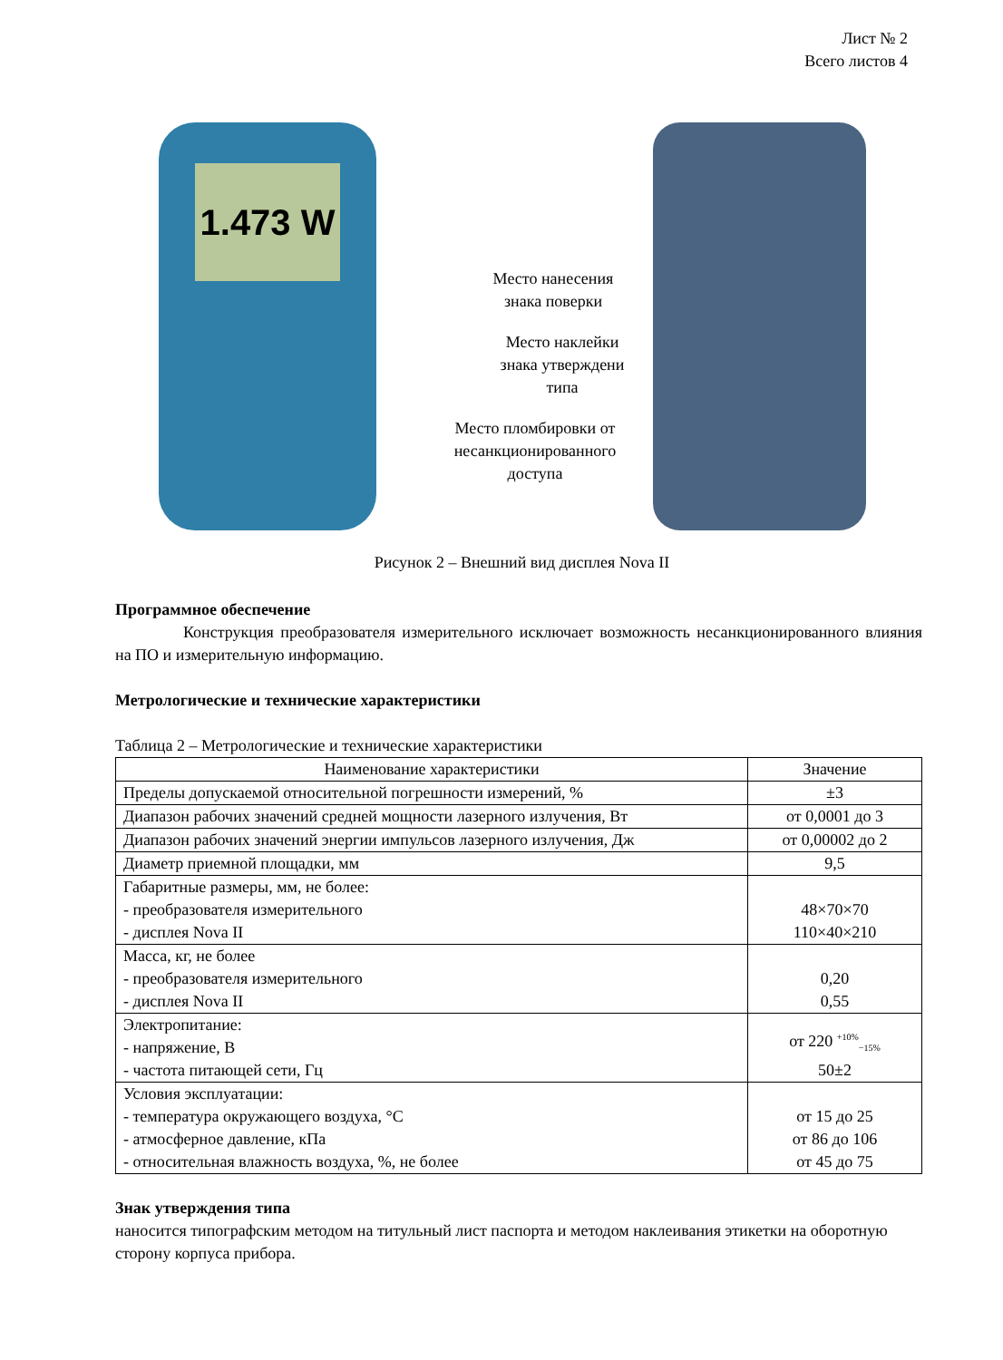Лист № 2
Всего листов 4
1.473 W
Место нанесения
знака поверки
Место наклейки
знака утверждени
типа
Место пломбировки от
несанкционированного
доступа
Рисунок 2 – Внешний вид дисплея Nova II
Программное обеспечение
Конструкция преобразователя измерительного исключает возможность несанкционированного влияния на ПО и измерительную информацию.
Метрологические и технические характеристики
Таблица 2 – Метрологические и технические характеристики
| Наименование характеристики | Значение |
| --- | --- |
| Пределы допускаемой относительной погрешности измерений, % | ±3 |
| Диапазон рабочих значений средней мощности лазерного излучения, Вт | от 0,0001 до 3 |
| Диапазон рабочих значений энергии импульсов лазерного излучения, Дж | от 0,00002 до 2 |
| Диаметр приемной площадки, мм | 9,5 |
| Габаритные размеры, мм, не более: - преобразователя измерительного - дисплея Nova II | 48×70×70 110×40×210 |
| Масса, кг, не более - преобразователя измерительного - дисплея Nova II | 0,20 0,55 |
| Электропитание: - напряжение, В - частота питающей сети, Гц | от 220 <sup>+10%</sup><sub>−15%</sub> 50±2 |
| Условия эксплуатации: - температура окружающего воздуха, °C - атмосферное давление, кПа - относительная влажность воздуха, %, не более | от 15 до 25 от 86 до 106 от 45 до 75 |
Знак утверждения типа
наносится типографским методом на титульный лист паспорта и методом наклеивания этикетки на оборотную сторону корпуса прибора.